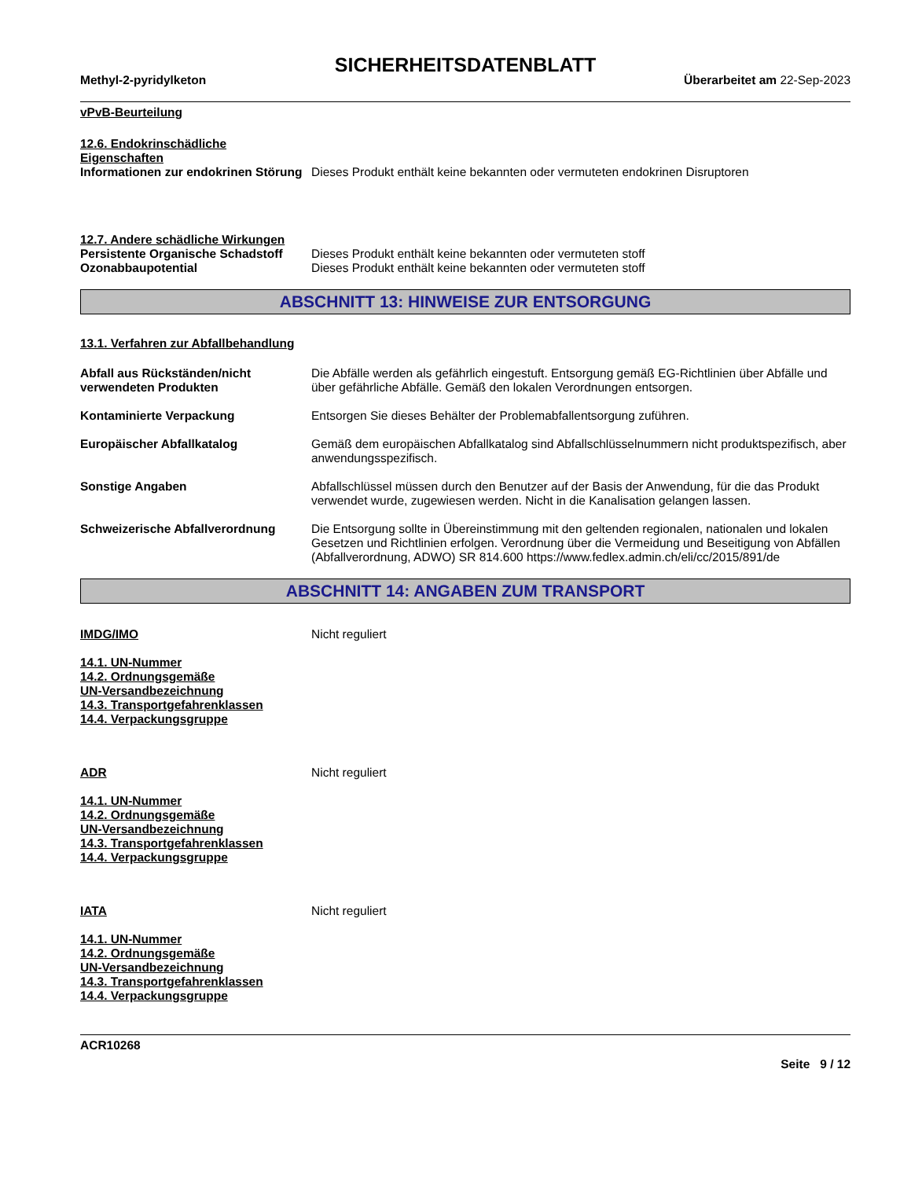SICHERHEITSDATENBLATT
Methyl-2-pyridylketon Überarbeitet am 22-Sep-2023
vPvB-Beurteilung
12.6. Endokrinschädliche
Eigenschaften
Informationen zur endokrinen Störung
Dieses Produkt enthält keine bekannten oder vermuteten endokrinen Disruptoren
12.7. Andere schädliche Wirkungen
Persistente Organische Schadstoff
Dieses Produkt enthält keine bekannten oder vermuteten stoff
Ozonabbaupotential Dieses Produkt enthält keine bekannten oder vermuteten stoff
ABSCHNITT 13: HINWEISE ZUR ENTSORGUNG
13.1. Verfahren zur Abfallbehandlung
Abfall aus Rückständen/nicht verwendeten Produkten
Die Abfälle werden als gefährlich eingestuft. Entsorgung gemäß EG-Richtlinien über Abfälle und über gefährliche Abfälle. Gemäß den lokalen Verordnungen entsorgen.
Kontaminierte Verpackung Entsorgen Sie dieses Behälter der Problemabfallentsorgung zuführen.
Europäischer Abfallkatalog Gemäß dem europäischen Abfallkatalog sind Abfallschlüsselnummern nicht produktspezifisch, aber anwendungsspezifisch.
Sonstige Angaben Abfallschlüssel müssen durch den Benutzer auf der Basis der Anwendung, für die das Produkt verwendet wurde, zugewiesen werden. Nicht in die Kanalisation gelangen lassen.
Schweizerische Abfallverordnung Die Entsorgung sollte in Übereinstimmung mit den geltenden regionalen, nationalen und lokalen Gesetzen und Richtlinien erfolgen. Verordnung über die Vermeidung und Beseitigung von Abfällen (Abfallverordnung, ADWO) SR 814.600 https://www.fedlex.admin.ch/eli/cc/2015/891/de
ABSCHNITT 14: ANGABEN ZUM TRANSPORT
IMDG/IMO Nicht reguliert
14.1. UN-Nummer
14.2. Ordnungsgemäße
UN-Versandbezeichnung
14.3. Transportgefahrenklassen
14.4. Verpackungsgruppe
ADR Nicht reguliert
14.1. UN-Nummer
14.2. Ordnungsgemäße
UN-Versandbezeichnung
14.3. Transportgefahrenklassen
14.4. Verpackungsgruppe
IATA Nicht reguliert
14.1. UN-Nummer
14.2. Ordnungsgemäße
UN-Versandbezeichnung
14.3. Transportgefahrenklassen
14.4. Verpackungsgruppe
ACR10268
Seite 9 / 12